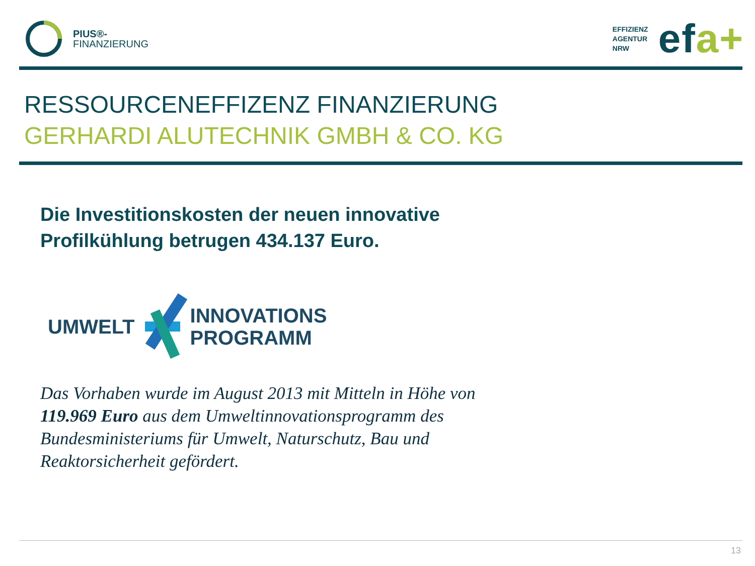PIUS®-
FINANZIERUNG
EFFIZIENZ
AGENTUR
NRW efa+
RESSOURCENEFFIZENZ FINANZIERUNG
GERHARDI ALUTECHNIK GMBH & CO. KG
Die Investitionskosten der neuen innovative
Profilkühlung betrugen 434.137 Euro.
UMWELT
INNOVATIONS
PROGRAMM
Das Vorhaben wurde im August 2013 mit Mitteln in Höhe von
119.969 Euro aus dem Umweltinnovationsprogramm des
Bundesministeriums für Umwelt, Naturschutz, Bau und
Reaktorsicherheit gefördert.
13